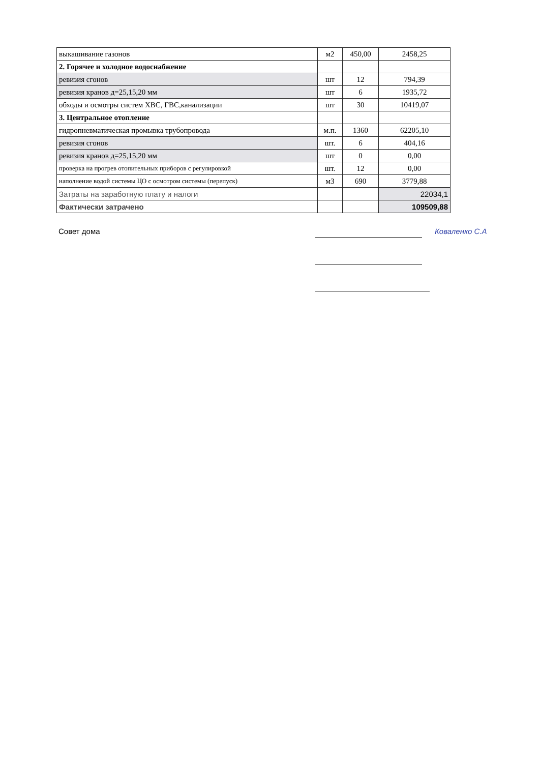| выкашивание газонов | м2 | 450,00 | 2458,25 |
| 2. Горячее и холодное водоснабжение | | | |
| ревизия сгонов | шт | 12 | 794,39 |
| ревизия кранов д=25,15,20 мм | шт | 6 | 1935,72 |
| обходы и осмотры систем ХВС, ГВС,канализации | шт | 30 | 10419,07 |
| 3. Центральное отопление | | | |
| гидропневматическая промывка трубопровода | м.п. | 1360 | 62205,10 |
| ревизия сгонов | шт. | 6 | 404,16 |
| ревизия кранов д=25,15,20 мм | шт | 0 | 0,00 |
| проверка на прогрев отопительных приборов с регулировкой | шт. | 12 | 0,00 |
| наполнение водой системы ЦО с осмотром системы (перепуск) | м3 | 690 | 3779,88 |
| Затраты на заработную плату и налоги | | | 22034,1 |
| Фактически затрачено | | | 109509,88 |
Совет дома Коваленко С.А